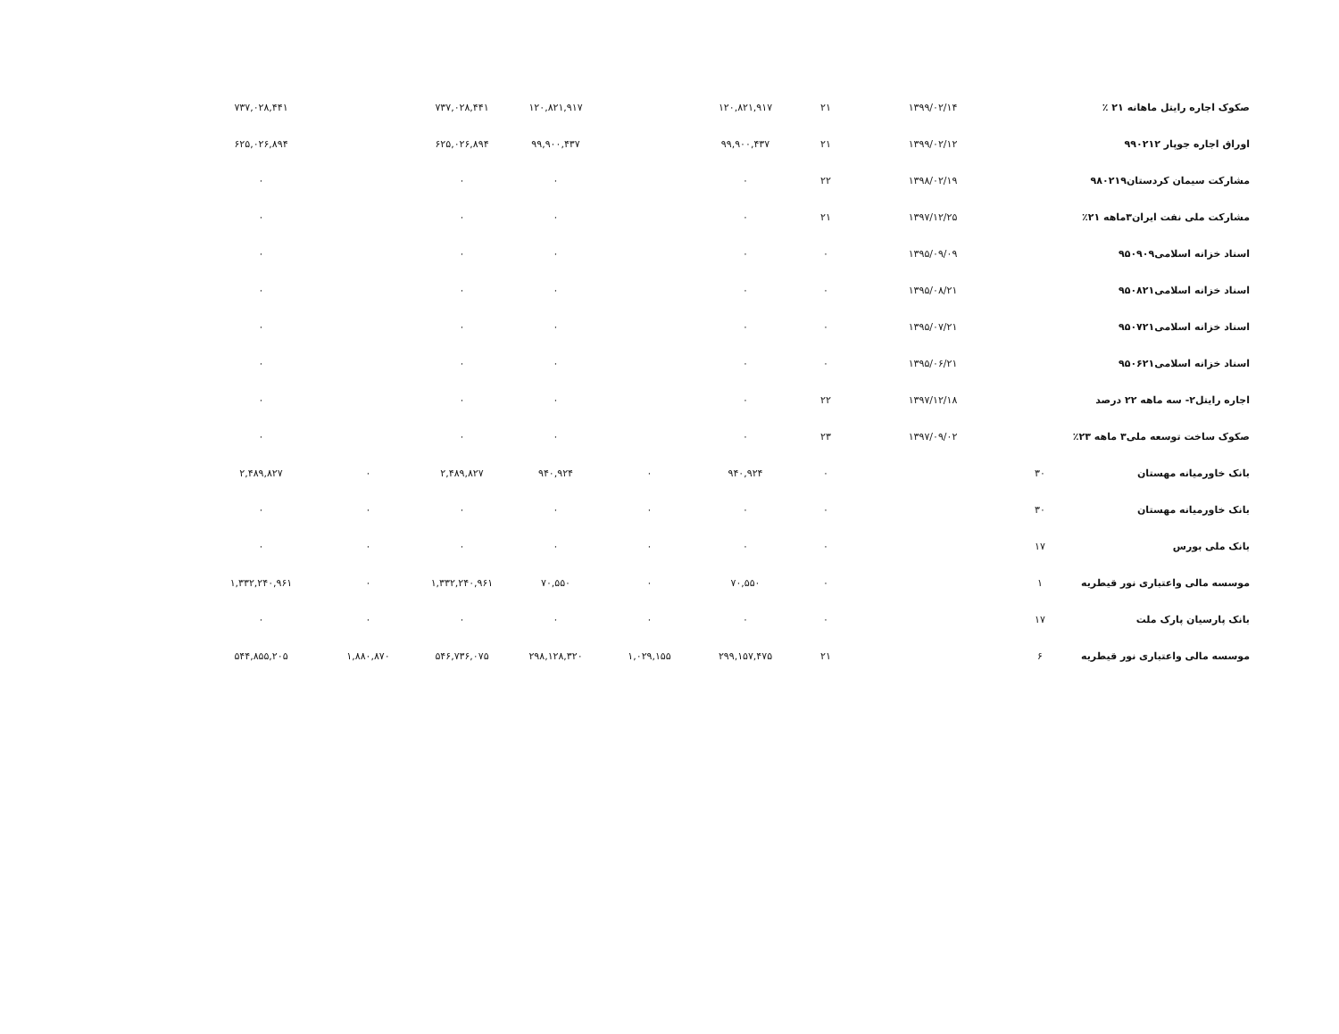| صکوک اجاره رایتل ماهانه ۲۱ ٪ | | ۱۳۹۹/۰۲/۱۴ | ۲۱ | ۱۲۰,۸۲۱,۹۱۷ | | ۱۲۰,۸۲۱,۹۱۷ | ۷۳۷,۰۲۸,۴۴۱ | | ۷۳۷,۰۲۸,۴۴۱ |
| اوراق اجاره جوپار ۹۹۰۲۱۲ | | ۱۳۹۹/۰۲/۱۲ | ۲۱ | ۹۹,۹۰۰,۴۳۷ | | ۹۹,۹۰۰,۴۳۷ | ۶۲۵,۰۲۶,۸۹۴ | | ۶۲۵,۰۲۶,۸۹۴ |
| مشارکت سیمان کردستان۹۸۰۲۱۹ | | ۱۳۹۸/۰۲/۱۹ | ۲۲ | ۰ | | ۰ | ۰ | | ۰ |
| مشارکت ملی نفت ایران۳ماهه ۲۱٪ | | ۱۳۹۷/۱۲/۲۵ | ۲۱ | ۰ | | ۰ | ۰ | | ۰ |
| اسناد خزانه اسلامی۹۵۰۹۰۹ | | ۱۳۹۵/۰۹/۰۹ | ۰ | ۰ | | ۰ | ۰ | | ۰ |
| اسناد خزانه اسلامی۹۵۰۸۲۱ | | ۱۳۹۵/۰۸/۲۱ | ۰ | ۰ | | ۰ | ۰ | | ۰ |
| اسناد خزانه اسلامی۹۵۰۷۲۱ | | ۱۳۹۵/۰۷/۲۱ | ۰ | ۰ | | ۰ | ۰ | | ۰ |
| اسناد خزانه اسلامی۹۵۰۶۲۱ | | ۱۳۹۵/۰۶/۲۱ | ۰ | ۰ | | ۰ | ۰ | | ۰ |
| اجاره رایتل۲- سه ماهه ۲۲ درصد | | ۱۳۹۷/۱۲/۱۸ | ۲۲ | ۰ | | ۰ | ۰ | | ۰ |
| صکوک ساخت توسعه ملی۳ ماهه ۲۳٪ | | ۱۳۹۷/۰۹/۰۲ | ۲۳ | ۰ | | ۰ | ۰ | | ۰ |
| بانک خاورمیانه مهستان | ۳۰ | | ۰ | ۹۴۰,۹۲۴ | ۰ | ۹۴۰,۹۲۴ | ۲,۴۸۹,۸۲۷ | ۰ | ۲,۴۸۹,۸۲۷ |
| بانک خاورمیانه مهستان | ۳۰ | | ۰ | ۰ | ۰ | ۰ | ۰ | ۰ | ۰ |
| بانک ملی بورس | ۱۷ | | ۰ | ۰ | ۰ | ۰ | ۰ | ۰ | ۰ |
| موسسه مالی واعتباری نور قیطریه | ۱ | | ۰ | ۷۰,۵۵۰ | ۰ | ۷۰,۵۵۰ | ۱,۳۳۲,۲۴۰,۹۶۱ | ۰ | ۱,۳۳۲,۲۴۰,۹۶۱ |
| بانک پارسیان پارک ملت | ۱۷ | | ۰ | ۰ | ۰ | ۰ | ۰ | ۰ | ۰ |
| موسسه مالی واعتباری نور قیطریه | ۶ | | ۲۱ | ۲۹۹,۱۵۷,۴۷۵ | ۱,۰۲۹,۱۵۵ | ۲۹۸,۱۲۸,۳۲۰ | ۵۴۶,۷۳۶,۰۷۵ | ۱,۸۸۰,۸۷۰ | ۵۴۴,۸۵۵,۲۰۵ |